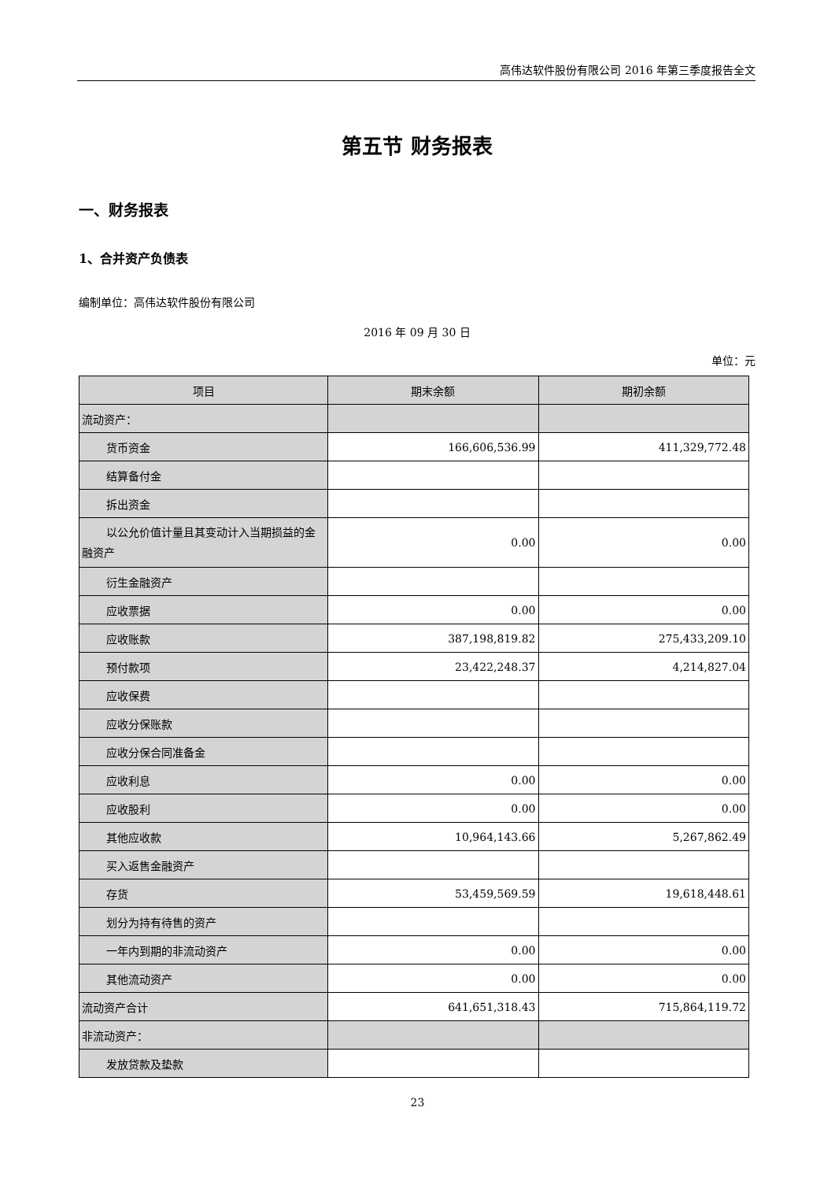高伟达软件股份有限公司 2016 年第三季度报告全文
第五节 财务报表
一、财务报表
1、合并资产负债表
编制单位：高伟达软件股份有限公司
2016 年 09 月 30 日
单位：元
| 项目 | 期末余额 | 期初余额 |
| --- | --- | --- |
| 流动资产： | | |
| 货币资金 | 166,606,536.99 | 411,329,772.48 |
| 结算备付金 | | |
| 拆出资金 | | |
| 以公允价值计量且其变动计入当期损益的金融资产 | 0.00 | 0.00 |
| 衍生金融资产 | | |
| 应收票据 | 0.00 | 0.00 |
| 应收账款 | 387,198,819.82 | 275,433,209.10 |
| 预付款项 | 23,422,248.37 | 4,214,827.04 |
| 应收保费 | | |
| 应收分保账款 | | |
| 应收分保合同准备金 | | |
| 应收利息 | 0.00 | 0.00 |
| 应收股利 | 0.00 | 0.00 |
| 其他应收款 | 10,964,143.66 | 5,267,862.49 |
| 买入返售金融资产 | | |
| 存货 | 53,459,569.59 | 19,618,448.61 |
| 划分为持有待售的资产 | | |
| 一年内到期的非流动资产 | 0.00 | 0.00 |
| 其他流动资产 | 0.00 | 0.00 |
| 流动资产合计 | 641,651,318.43 | 715,864,119.72 |
| 非流动资产： | | |
| 发放贷款及垫款 | | |
23